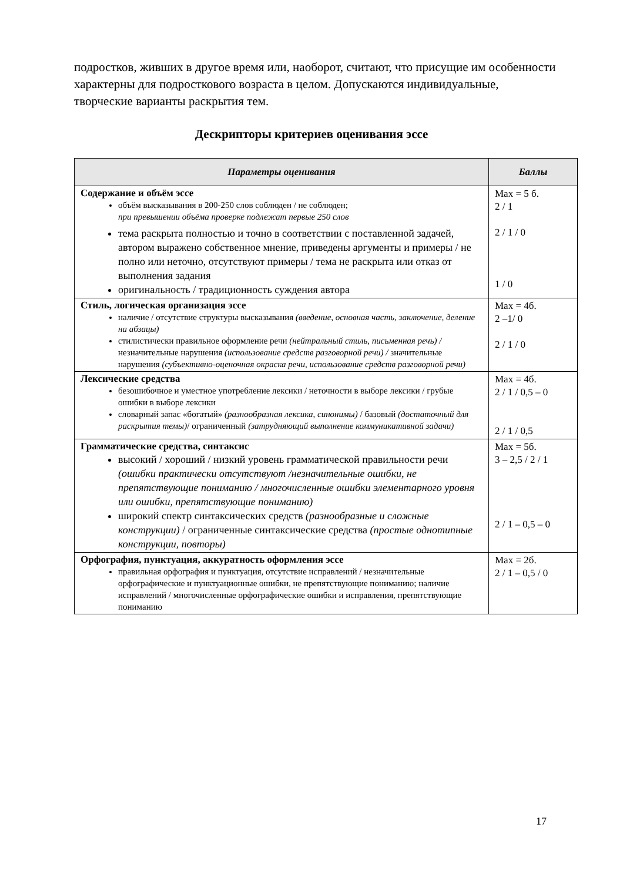подростков, живших в другое время или, наоборот, считают, что присущие им особенности характерны для подросткового возраста в целом. Допускаются индивидуальные, творческие варианты раскрытия тем.
Дескрипторы критериев оценивания эссе
| Параметры оценивания | Баллы |
| --- | --- |
| Содержание и объём эссе объём высказывания в 200-250 слов соблюден / не соблюден; при превышении объёма проверке подлежат первые 250 слов тема раскрыта полностью и точно в соответствии с поставленной задачей, автором выражено собственное мнение, приведены аргументы и примеры / не полно или неточно, отсутствуют примеры / тема не раскрыта или отказ от выполнения задания оригинальность / традиционность суждения автора | Max = 5 б. 2 / 1 2 / 1 / 0 1 / 0 |
| Стиль, логическая организация эссе наличие / отсутствие структуры высказывания (введение, основная часть, заключение, деление на абзацы) стилистически правильное оформление речи (нейтральный стиль, письменная речь) / незначительные нарушения (использование средств разговорной речи) / значительные нарушения (субъективно-оценочная окраска речи, использование средств разговорной речи) | Max = 4б. 2 –1/ 0 2 / 1 / 0 |
| Лексические средства безошибочное и уместное употребление лексики / неточности в выборе лексики / грубые ошибки в выборе лексики словарный запас «богатый» (разнообразная лексика, синонимы) / базовый (достаточный для раскрытия темы) / ограниченный (затрудняющий выполнение коммуникативной задачи) | Max = 4б. 2 / 1 / 0,5 – 0 2 / 1 / 0,5 |
| Грамматические средства, синтаксис высокий / хороший / низкий уровень грамматической правильности речи (ошибки практически отсутствуют /незначительные ошибки, не препятствующие пониманию / многочисленные ошибки элементарного уровня или ошибки, препятствующие пониманию) широкий спектр синтаксических средств (разнообразные и сложные конструкции) / ограниченные синтаксические средства (простые однотипные конструкции, повторы) | Max = 5б. 3 – 2,5 / 2 / 1 2 / 1 – 0,5 – 0 |
| Орфография, пунктуация, аккуратность оформления эссе правильная орфография и пунктуация, отсутствие исправлений / незначительные орфографические и пунктуационные ошибки, не препятствующие пониманию; наличие исправлений / многочисленные орфографические ошибки и исправления, препятствующие пониманию | Max = 2б. 2 / 1 – 0,5 / 0 |
17